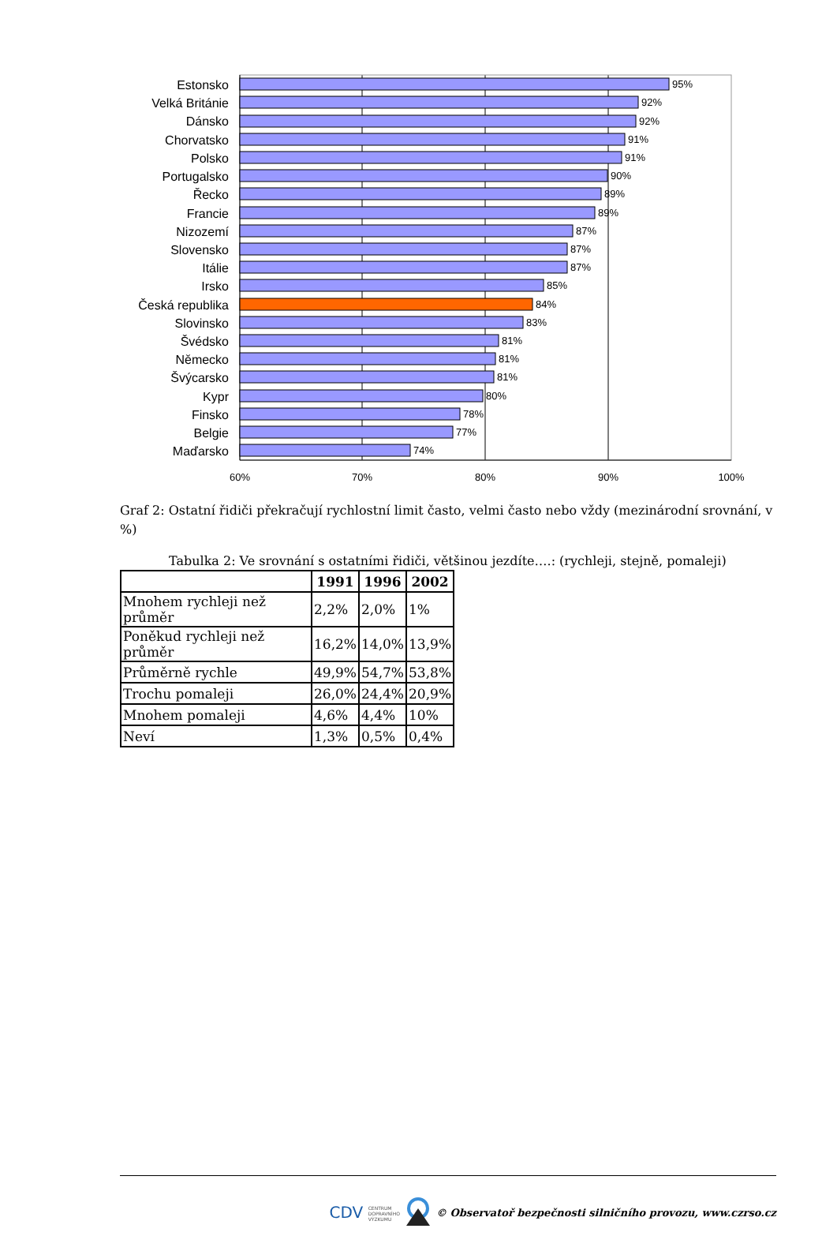Estonsko
Velká Británie
Dánsko
Chorvatsko
Polsko
Portugalsko
Řecko
Francie
Nizozemí
Slovensko
Itálie
Irsko
Česká republika
Slovinsko
Švédsko
Německo
Švýcarsko
Kypr
Finsko
Belgie
Maďarsko
95%
92%
92%
91%
91%
90%
89%
89%
87%
87%
87%
85%
84%
83%
81%
81%
81%
80%
78%
77%
74%
60%
70%
80%
90%
100%
Graf 2: Ostatní řidiči překračují rychlostní limit často, velmi často nebo vždy (mezinárodní srovnání, v %)
Tabulka 2: Ve srovnání s ostatními řidiči, většinou jezdíte….: (rychleji, stejně, pomaleji)
| | 1991 | 1996 | 2002 |
| --- | --- | --- | --- |
| Mnohem rychleji než průměr | 2,2% | 2,0% | 1% |
| Poněkud rychleji než průměr | 16,2% | 14,0% | 13,9% |
| Průměrně rychle | 49,9% | 54,7% | 53,8% |
| Trochu pomaleji | 26,0% | 24,4% | 20,9% |
| Mnohem pomaleji | 4,6% | 4,4% | 10% |
| Neví | 1,3% | 0,5% | 0,4% |
CDV CENTRUM
DOPRAVNÍHO
VÝZKUMU © Observatoř bezpečnosti silničního provozu, www.czrso.cz